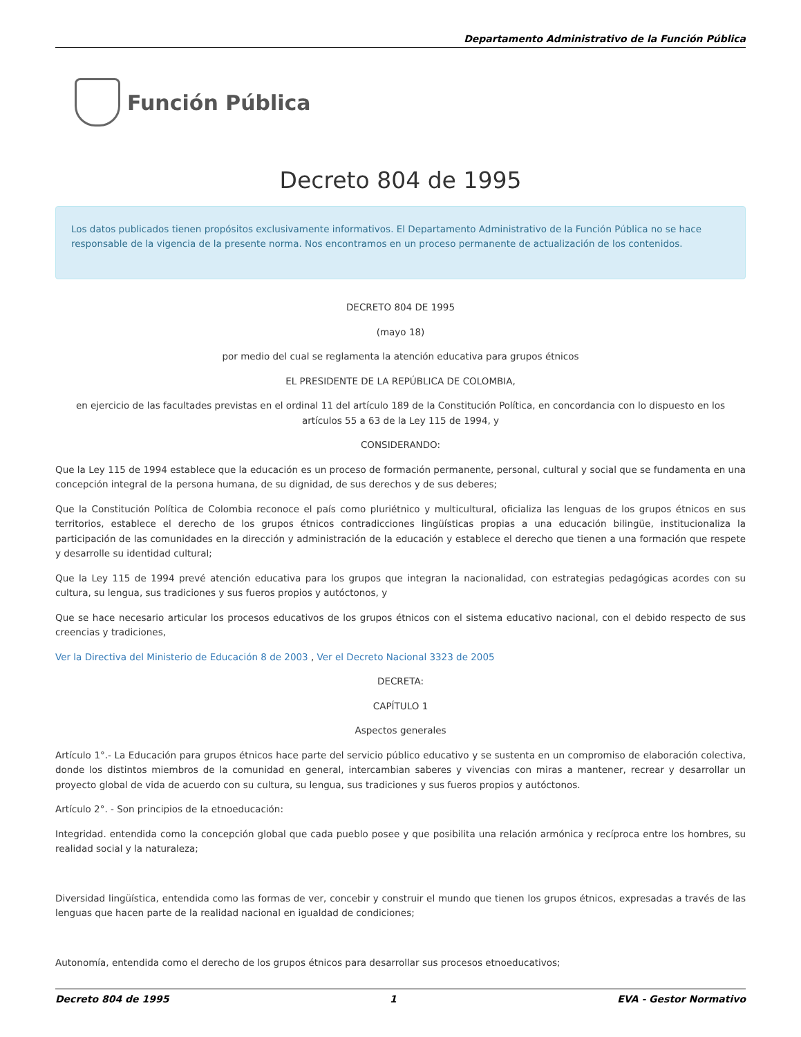Departamento Administrativo de la Función Pública
Función Pública
Decreto 804 de 1995
Los datos publicados tienen propósitos exclusivamente informativos. El Departamento Administrativo de la Función Pública no se hace responsable de la vigencia de la presente norma. Nos encontramos en un proceso permanente de actualización de los contenidos.
DECRETO 804 DE 1995
(mayo 18)
por medio del cual se reglamenta la atención educativa para grupos étnicos
EL PRESIDENTE DE LA REPÚBLICA DE COLOMBIA,
en ejercicio de las facultades previstas en el ordinal 11 del artículo 189 de la Constitución Política, en concordancia con lo dispuesto en los artículos 55 a 63 de la Ley 115 de 1994, y
CONSIDERANDO:
Que la Ley 115 de 1994 establece que la educación es un proceso de formación permanente, personal, cultural y social que se fundamenta en una concepción integral de la persona humana, de su dignidad, de sus derechos y de sus deberes;
Que la Constitución Política de Colombia reconoce el país como pluriétnico y multicultural, oficializa las lenguas de los grupos étnicos en sus territorios, establece el derecho de los grupos étnicos contradicciones lingüísticas propias a una educación bilingüe, institucionaliza la participación de las comunidades en la dirección y administración de la educación y establece el derecho que tienen a una formación que respete y desarrolle su identidad cultural;
Que la Ley 115 de 1994 prevé atención educativa para los grupos que integran la nacionalidad, con estrategias pedagógicas acordes con su cultura, su lengua, sus tradiciones y sus fueros propios y autóctonos, y
Que se hace necesario articular los procesos educativos de los grupos étnicos con el sistema educativo nacional, con el debido respecto de sus creencias y tradiciones,
Ver la Directiva del Ministerio de Educación 8 de 2003 , Ver el Decreto Nacional 3323 de 2005
DECRETA:
CAPÍTULO 1
Aspectos generales
Artículo 1°.- La Educación para grupos étnicos hace parte del servicio público educativo y se sustenta en un compromiso de elaboración colectiva, donde los distintos miembros de la comunidad en general, intercambian saberes y vivencias con miras a mantener, recrear y desarrollar un proyecto global de vida de acuerdo con su cultura, su lengua, sus tradiciones y sus fueros propios y autóctonos.
Artículo 2°. - Son principios de la etnoeducación:
Integridad. entendida como la concepción global que cada pueblo posee y que posibilita una relación armónica y recíproca entre los hombres, su realidad social y la naturaleza;
Diversidad lingüística, entendida como las formas de ver, concebir y construir el mundo que tienen los grupos étnicos, expresadas a través de las lenguas que hacen parte de la realidad nacional en igualdad de condiciones;
Autonomía, entendida como el derecho de los grupos étnicos para desarrollar sus procesos etnoeducativos;
Decreto 804 de 1995 1 EVA - Gestor Normativo